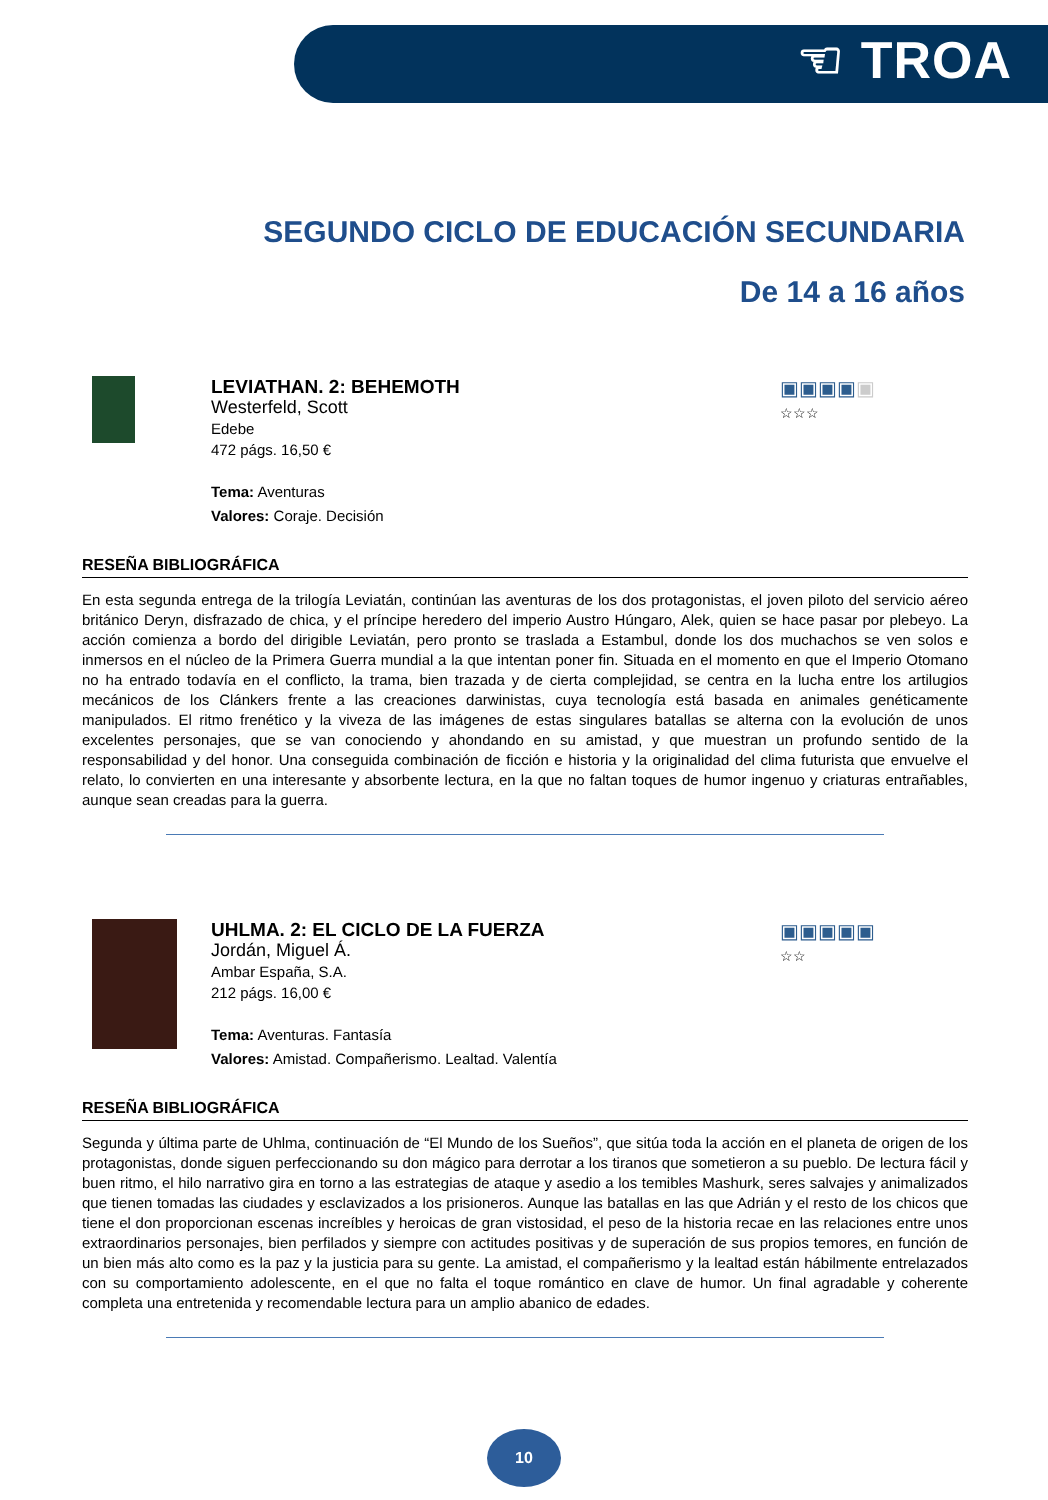☜ TROA
SEGUNDO CICLO DE EDUCACIÓN SECUNDARIA
De 14 a 16 años
▣▣▣▣▣
☆☆☆
LEVIATHAN. 2: BEHEMOTH
Westerfeld, Scott
Edebe
472 págs. 16,50 €
Tema: Aventuras
Valores: Coraje. Decisión
RESEÑA BIBLIOGRÁFICA
En esta segunda entrega de la trilogía Leviatán, continúan las aventuras de los dos protagonistas, el joven piloto del servicio aéreo británico Deryn, disfrazado de chica, y el príncipe heredero del imperio Austro Húngaro, Alek, quien se hace pasar por plebeyo. La acción comienza a bordo del dirigible Leviatán, pero pronto se traslada a Estambul, donde los dos muchachos se ven solos e inmersos en el núcleo de la Primera Guerra mundial a la que intentan poner fin. Situada en el momento en que el Imperio Otomano no ha entrado todavía en el conflicto, la trama, bien trazada y de cierta complejidad, se centra en la lucha entre los artilugios mecánicos de los Clánkers frente a las creaciones darwinistas, cuya tecnología está basada en animales genéticamente manipulados. El ritmo frenético y la viveza de las imágenes de estas singulares batallas se alterna con la evolución de unos excelentes personajes, que se van conociendo y ahondando en su amistad, y que muestran un profundo sentido de la responsabilidad y del honor. Una conseguida combinación de ficción e historia y la originalidad del clima futurista que envuelve el relato, lo convierten en una interesante y absorbente lectura, en la que no faltan toques de humor ingenuo y criaturas entrañables, aunque sean creadas para la guerra.
▣▣▣▣▣
☆☆
UHLMA. 2: EL CICLO DE LA FUERZA
Jordán, Miguel Á.
Ambar España, S.A.
212 págs. 16,00 €
Tema: Aventuras. Fantasía
Valores: Amistad. Compañerismo. Lealtad. Valentía
RESEÑA BIBLIOGRÁFICA
Segunda y última parte de Uhlma, continuación de “El Mundo de los Sueños”, que sitúa toda la acción en el planeta de origen de los protagonistas, donde siguen perfeccionando su don mágico para derrotar a los tiranos que sometieron a su pueblo. De lectura fácil y buen ritmo, el hilo narrativo gira en torno a las estrategias de ataque y asedio a los temibles Mashurk, seres salvajes y animalizados que tienen tomadas las ciudades y esclavizados a los prisioneros. Aunque las batallas en las que Adrián y el resto de los chicos que tiene el don proporcionan escenas increíbles y heroicas de gran vistosidad, el peso de la historia recae en las relaciones entre unos extraordinarios personajes, bien perfilados y siempre con actitudes positivas y de superación de sus propios temores, en función de un bien más alto como es la paz y la justicia para su gente. La amistad, el compañerismo y la lealtad están hábilmente entrelazados con su comportamiento adolescente, en el que no falta el toque romántico en clave de humor. Un final agradable y coherente completa una entretenida y recomendable lectura para un amplio abanico de edades.
10